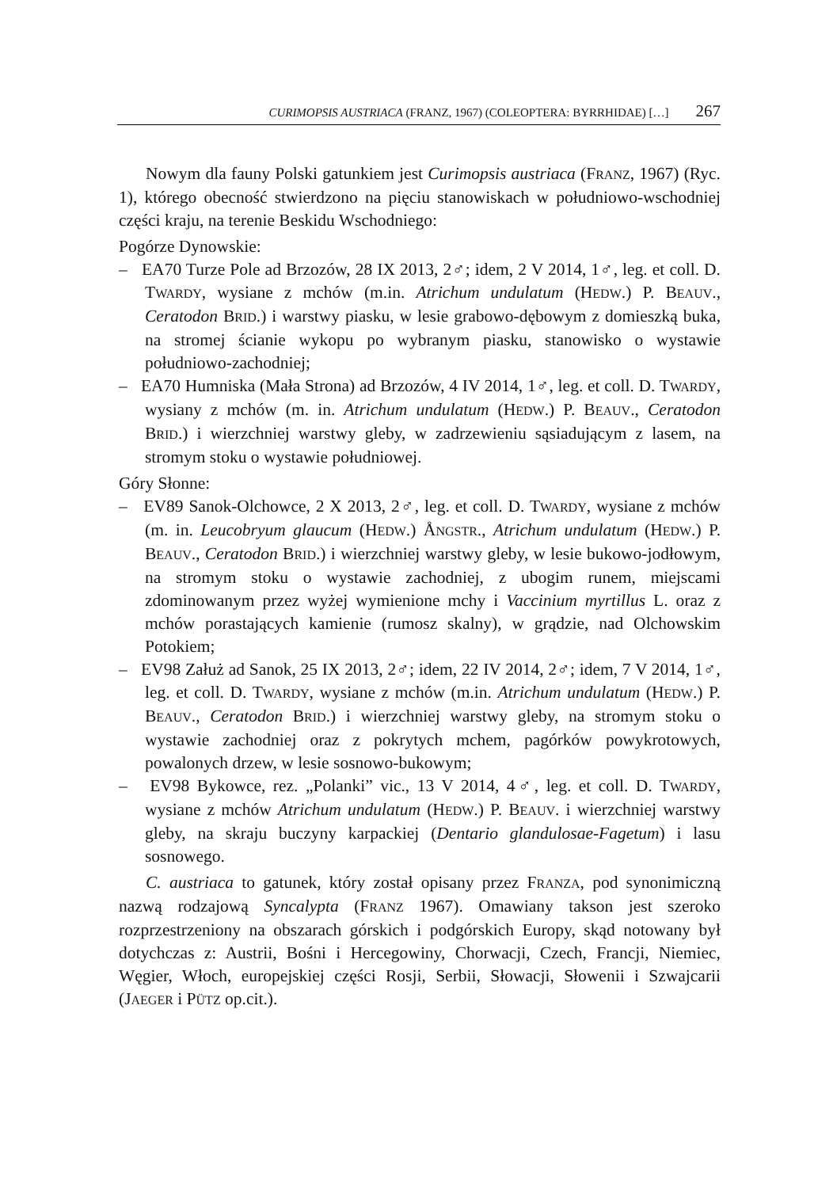CURIMOPSIS AUSTRIACA (FRANZ, 1967) (COLEOPTERA: BYRRHIDAE) […] 267
Nowym dla fauny Polski gatunkiem jest Curimopsis austriaca (FRANZ, 1967) (Ryc. 1), którego obecność stwierdzono na pięciu stanowiskach w południowo-wschodniej części kraju, na terenie Beskidu Wschodniego:
Pogórze Dynowskie:
– EA70 Turze Pole ad Brzozów, 28 IX 2013, 2♂; idem, 2 V 2014, 1♂, leg. et coll. D. TWARDY, wysiane z mchów (m.in. Atrichum undulatum (HEDW.) P. BEAUV., Ceratodon BRID.) i warstwy piasku, w lesie grabowo-dębowym z domieszką buka, na stromej ścianie wykopu po wybranym piasku, stanowisko o wystawie południowo-zachodniej;
– EA70 Humniska (Mała Strona) ad Brzozów, 4 IV 2014, 1♂, leg. et coll. D. TWARDY, wysiany z mchów (m. in. Atrichum undulatum (HEDW.) P. BEAUV., Ceratodon BRID.) i wierzchniej warstwy gleby, w zadrzewieniu sąsiadującym z lasem, na stromym stoku o wystawie południowej.
Góry Słonne:
– EV89 Sanok-Olchowce, 2 X 2013, 2♂, leg. et coll. D. TWARDY, wysiane z mchów (m. in. Leucobryum glaucum (HEDW.) ÅNGSTR., Atrichum undulatum (HEDW.) P. BEAUV., Ceratodon BRID.) i wierzchniej warstwy gleby, w lesie bukowo-jodłowym, na stromym stoku o wystawie zachodniej, z ubogim runem, miejscami zdominowanym przez wyżej wymienione mchy i Vaccinium myrtillus L. oraz z mchów porastających kamienie (rumosz skalny), w grądzie, nad Olchowskim Potokiem;
– EV98 Załuż ad Sanok, 25 IX 2013, 2♂; idem, 22 IV 2014, 2♂; idem, 7 V 2014, 1♂, leg. et coll. D. TWARDY, wysiane z mchów (m.in. Atrichum undulatum (HEDW.) P. BEAUV., Ceratodon BRID.) i wierzchniej warstwy gleby, na stromym stoku o wystawie zachodniej oraz z pokrytych mchem, pagórków powykrotowych, powalonych drzew, w lesie sosnowo-bukowym;
– EV98 Bykowce, rez. „Polanki” vic., 13 V 2014, 4♂, leg. et coll. D. TWARDY, wysiane z mchów Atrichum undulatum (HEDW.) P. BEAUV. i wierzchniej warstwy gleby, na skraju buczyny karpackiej (Dentario glandulosae-Fagetum) i lasu sosnowego.
C. austriaca to gatunek, który został opisany przez FRANZA, pod synonimiczną nazwą rodzajową Syncalypta (FRANZ 1967). Omawiany takson jest szeroko rozprzestrzeniony na obszarach górskich i podgórskich Europy, skąd notowany był dotychczas z: Austrii, Bośni i Hercegowiny, Chorwacji, Czech, Francji, Niemiec, Węgier, Włoch, europejskiej części Rosji, Serbii, Słowacji, Słowenii i Szwajcarii (JAEGER i PÜTZ op.cit.).